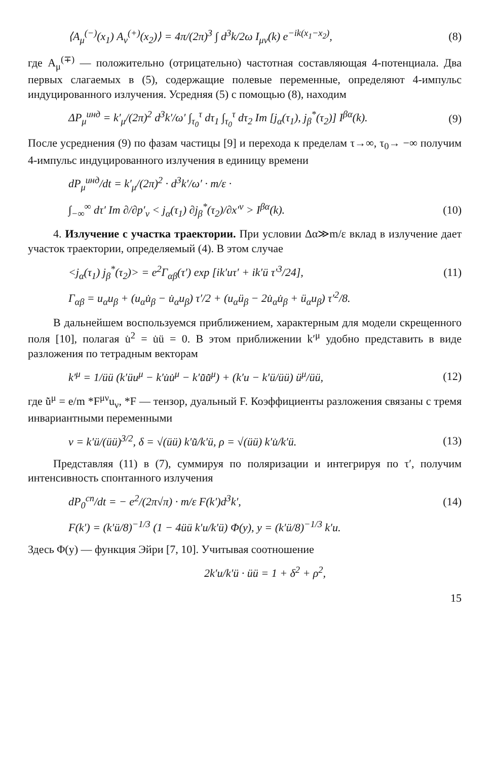⟨A<sub>μ</sub><sup>(−)</sup>(x<sub>1</sub>) A<sub>ν</sub><sup>(+)</sup>(x<sub>2</sub>)⟩ = 4π/(2π)<sup>3</sup> ∫ d<sup>3</sup>k/2ω I<sub>μν</sub>(k) e<sup>−ik(x<sub>1</sub>−x<sub>2</sub>)</sup>, (8)
где A<sub>μ</sub><sup>(∓)</sup> — положительно (отрицательно) частотная составляющая 4-потенциала. Два первых слагаемых в (5), содержащие полевые переменные, определяют 4-импульс индуцированного излучения. Усредняя (5) с помощью (8), находим
ΔP<sub>μ</sub><sup>инд</sup> = k′<sub>μ</sub>/(2π)<sup>2</sup> d<sup>3</sup>k′/ω′ ∫<sub>τ<sub>0</sub></sub><sup>τ</sup> dτ<sub>1</sub> ∫<sub>τ<sub>0</sub></sub><sup>τ</sup> dτ<sub>2</sub> Im [j<sub>α</sub>(τ<sub>1</sub>), j<sub>β</sub><sup>*</sup>(τ<sub>2</sub>)] I<sup>βα</sup>(k). (9)
После усреднения (9) по фазам частицы [9] и перехода к пределам τ→∞, τ<sub>0</sub>→ −∞ получим 4-импульс индуцированного излучения в единицу времени
dP<sub>μ</sub><sup>инд</sup>/dt = k′<sub>μ</sub>/(2π)<sup>2</sup> · d<sup>3</sup>k′/ω′ · m/ε ·
∫<sub>−∞</sub><sup>∞</sup> dτ′ Im ∂/∂p′<sub>ν</sub> < j<sub>α</sub>(τ<sub>1</sub>) ∂j<sub>β</sub><sup>*</sup>(τ<sub>2</sub>)/∂x′<sup>ν</sup> > I<sup>βα</sup>(k). (10)
4. Излучение с участка траектории. При условии Δα≫m/ε вклад в излучение дает участок траектории, определяемый (4). В этом случае
<j<sub>α</sub>(τ<sub>1</sub>) j<sub>β</sub><sup>*</sup>(τ<sub>2</sub>)> = e<sup>2</sup>Γ<sub>αβ</sub>(τ′) exp [ik′uτ′ + ik′ü τ′<sup>3</sup>/24], (11)
Γ<sub>αβ</sub> = u<sub>α</sub>u<sub>β</sub> + (u<sub>α</sub>u̇<sub>β</sub> − u̇<sub>α</sub>u<sub>β</sub>) τ′/2 + (u<sub>α</sub>ü<sub>β</sub> − 2u̇<sub>α</sub>u̇<sub>β</sub> + ü<sub>α</sub>u<sub>β</sub>) τ′<sup>2</sup>/8.
В дальнейшем воспользуемся приближением, характерным для модели скрещенного поля [10], полагая u̇<sup>2</sup> = u̇ü = 0. В этом приближении k′<sup>μ</sup> удобно представить в виде разложения по тетрадным векторам
k′<sup>μ</sup> = 1/üü (k′üu<sup>μ</sup> − k′u̇u̇<sup>μ</sup> − k′u̇̃u̇̃<sup>μ</sup>) + (k′u − k′ü/üü) ü<sup>μ</sup>/üü, (12)
где u̇̃<sup>μ</sup> = e/m *F<sup>μν</sup>u<sub>ν</sub>, *F — тензор, дуальный F. Коэффициенты разложения связаны с тремя инвариантными переменными
v = k′ü/(üü)<sup>3/2</sup>, δ = √(üü) k′u̇̃/k′ü, ρ = √(üü) k′u̇/k′ü. (13)
Представляя (11) в (7), суммируя по поляризации и интегрируя по τ′, получим интенсивность спонтанного излучения
dP<sub>0</sub><sup>сп</sup>/dt = − e<sup>2</sup>/(2π√π) · m/ε F(k′)d<sup>3</sup>k′, (14)
F(k′) = (k′ü/8)<sup>−1/3</sup> (1 − 4üü k′u/k′ü) Φ(y), y = (k′ü/8)<sup>−1/3</sup> k′u.
Здесь Φ(y) — функция Эйри [7, 10]. Учитывая соотношение
2k′u/k′ü · üü = 1 + δ<sup>2</sup> + ρ<sup>2</sup>,
15